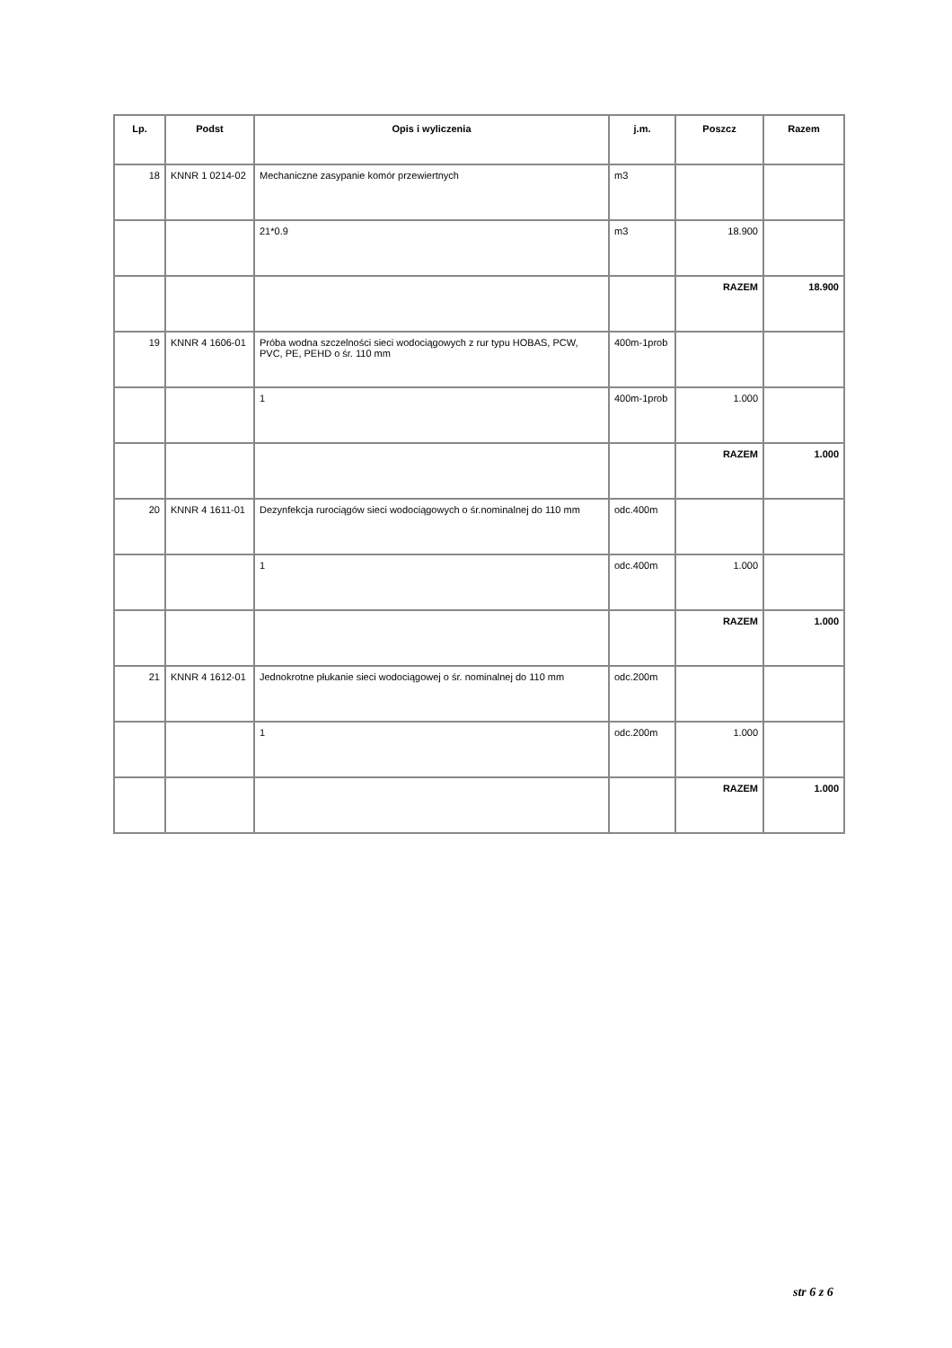| Lp. | Podst | Opis i wyliczenia | j.m. | Poszcz | Razem |
| --- | --- | --- | --- | --- | --- |
| 18 | KNNR 1 0214-02 | Mechaniczne zasypanie komór przewiertnych | m3 | | |
| | | 21*0.9 | m3 | 18.900 | |
| | | | | RAZEM | 18.900 |
| 19 | KNNR 4 1606-01 | Próba wodna szczelności sieci wodociągowych z rur typu HOBAS, PCW, PVC, PE, PEHD o śr. 110 mm | 400m-1prob | | |
| | | 1 | 400m-1prob | 1.000 | |
| | | | | RAZEM | 1.000 |
| 20 | KNNR 4 1611-01 | Dezynfekcja rurociągów sieci wodociągowych o śr.nominalnej do 110 mm | odc.400m | | |
| | | 1 | odc.400m | 1.000 | |
| | | | | RAZEM | 1.000 |
| 21 | KNNR 4 1612-01 | Jednokrotne płukanie sieci wodociągowej o śr. nominalnej do 110 mm | odc.200m | | |
| | | 1 | odc.200m | 1.000 | |
| | | | | RAZEM | 1.000 |
str 6 z 6